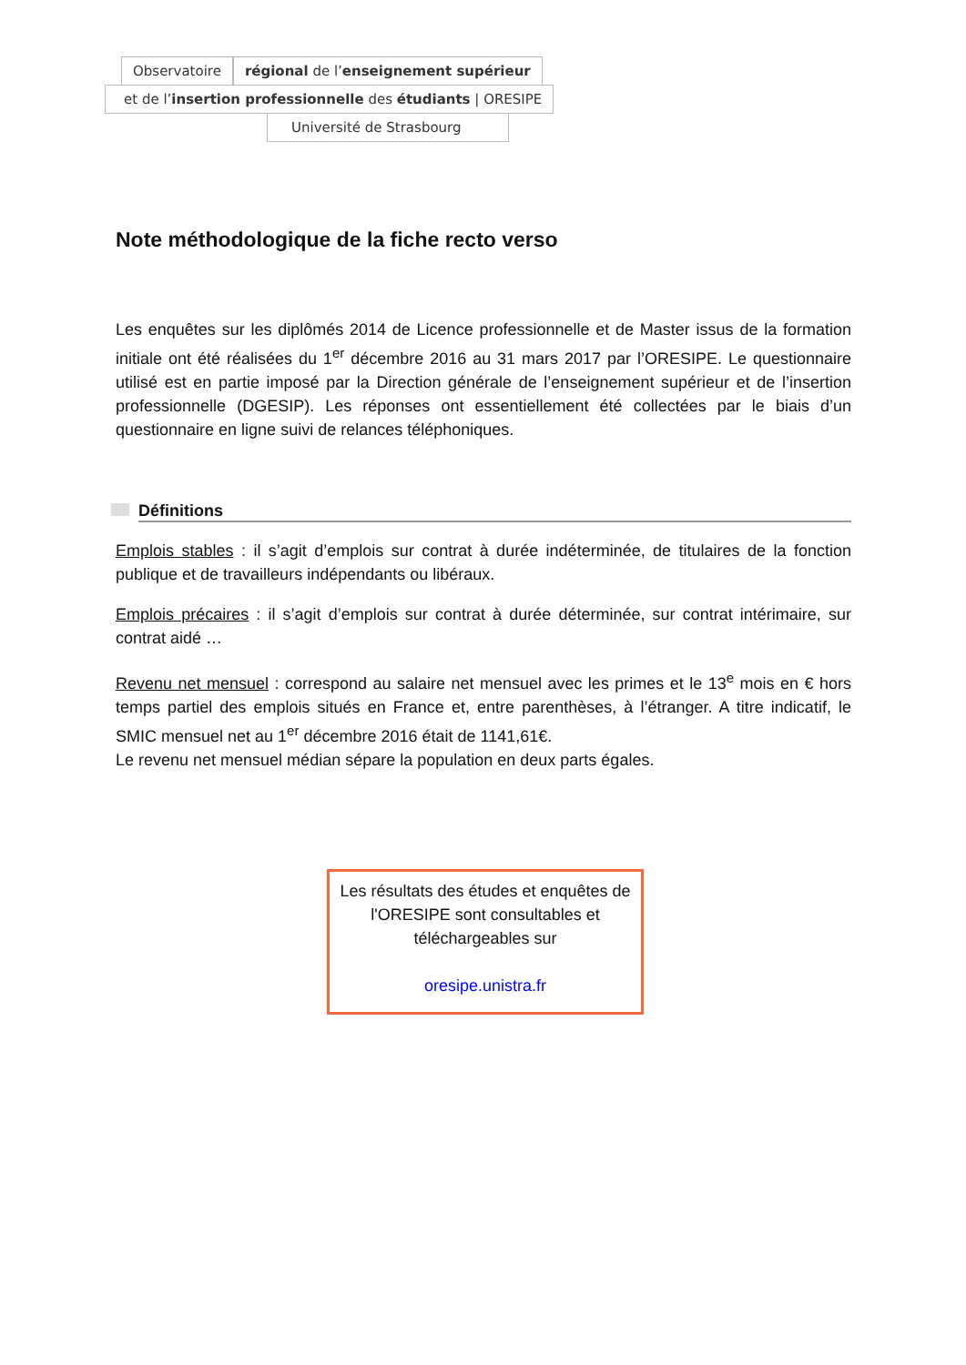Observatoire régional de l’enseignement supérieur
et de l’insertion professionnelle des étudiants | ORESIPE
Université de Strasbourg
Note méthodologique de la fiche recto verso
Les enquêtes sur les diplômés 2014 de Licence professionnelle et de Master issus de la formation initiale ont été réalisées du 1<sup>er</sup> décembre 2016 au 31 mars 2017 par l’ORESIPE. Le questionnaire utilisé est en partie imposé par la Direction générale de l’enseignement supérieur et de l’insertion professionnelle (DGESIP). Les réponses ont essentiellement été collectées par le biais d’un questionnaire en ligne suivi de relances téléphoniques.
Définitions
Emplois stables : il s’agit d’emplois sur contrat à durée indéterminée, de titulaires de la fonction publique et de travailleurs indépendants ou libéraux.
Emplois précaires : il s’agit d’emplois sur contrat à durée déterminée, sur contrat intérimaire, sur contrat aidé …
Revenu net mensuel : correspond au salaire net mensuel avec les primes et le 13<sup>e</sup> mois en € hors temps partiel des emplois situés en France et, entre parenthèses, à l’étranger. A titre indicatif, le SMIC mensuel net au 1<sup>er</sup> décembre 2016 était de 1141,61€.
Le revenu net mensuel médian sépare la population en deux parts égales.
Les résultats des études et enquêtes de l'ORESIPE sont consultables et téléchargeables sur
oresipe.unistra.fr